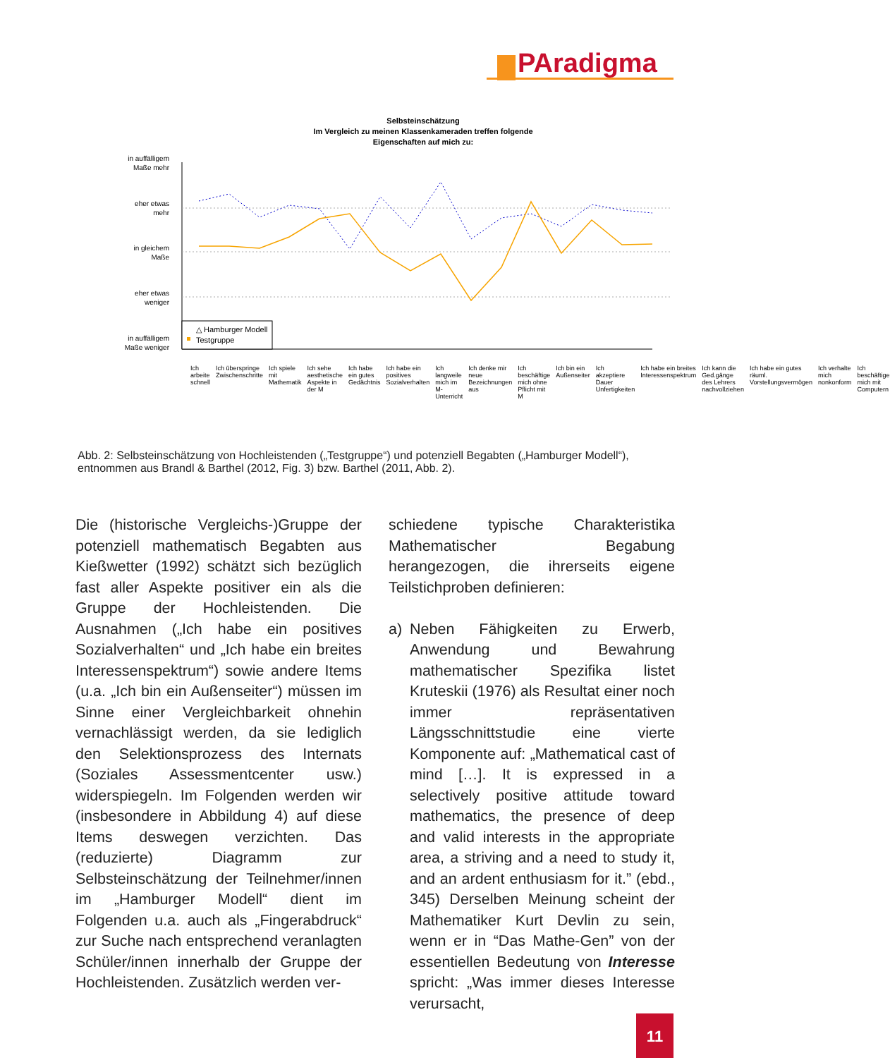PAradigma
Selbsteinschätzung
Im Vergleich zu meinen Klassenkameraden treffen folgende
Eigenschaften auf mich zu:
in auffälligem
Maße mehr
eher etwas
mehr
in gleichem
Maße
eher etwas
weniger
in auffälligem
Maße weniger
△ Hamburger Modell
Testgruppe
Ich arbeite schnell Ich überspringe Zwischenschritte Ich spiele mit Mathematik Ich sehe aesthetische Aspekte in der M Ich habe ein gutes Gedächtnis Ich habe ein positives Sozialverhalten Ich langweile mich im M-Unterricht Ich denke mir neue Bezeichnungen aus Ich beschäftige mich ohne Pflicht mit M Ich bin ein Außenseiter Ich akzeptiere Dauer Unfertigkeiten Ich habe ein breites Interessenspektrum Ich kann die Ged.gänge des Lehrers nachvollziehen Ich habe ein gutes räuml. Vorstellungsvermögen Ich verhalte mich nonkonform Ich beschäftige mich mit Computern
Abb. 2: Selbsteinschätzung von Hochleistenden („Testgruppe“) und potenziell Begabten („Hamburger Modell“), entnommen aus Brandl & Barthel (2012, Fig. 3) bzw. Barthel (2011, Abb. 2).
Die (historische Vergleichs-)Gruppe der potenziell mathematisch Begabten aus Kießwetter (1992) schätzt sich bezüglich fast aller Aspekte positiver ein als die Gruppe der Hochleistenden. Die Ausnahmen („Ich habe ein positives Sozialverhalten“ und „Ich habe ein breites Interessenspektrum“) sowie andere Items (u.a. „Ich bin ein Außenseiter“) müssen im Sinne einer Vergleichbarkeit ohnehin vernachlässigt werden, da sie lediglich den Selektionsprozess des Internats (Soziales Assessmentcenter usw.) widerspiegeln. Im Folgenden werden wir (insbesondere in Abbildung 4) auf diese Items deswegen verzichten. Das (reduzierte) Diagramm zur Selbsteinschätzung der Teilnehmer/innen im „Hamburger Modell“ dient im Folgenden u.a. auch als „Fingerabdruck“ zur Suche nach entsprechend veranlagten Schüler/innen innerhalb der Gruppe der Hochleistenden. Zusätzlich werden ver-
schiedene typische Charakteristika Mathematischer Begabung herangezogen, die ihrerseits eigene Teilstichproben definieren:
a) Neben Fähigkeiten zu Erwerb, Anwendung und Bewahrung mathematischer Spezifika listet Kruteskii (1976) als Resultat einer noch immer repräsentativen Längsschnittstudie eine vierte Komponente auf: „Mathematical cast of mind […]. It is expressed in a selectively positive attitude toward mathematics, the presence of deep and valid interests in the appropriate area, a striving and a need to study it, and an ardent enthusiasm for it.” (ebd., 345) Derselben Meinung scheint der Mathematiker Kurt Devlin zu sein, wenn er in “Das Mathe-Gen” von der essentiellen Bedeutung von Interesse spricht: „Was immer dieses Interesse verursacht,
11